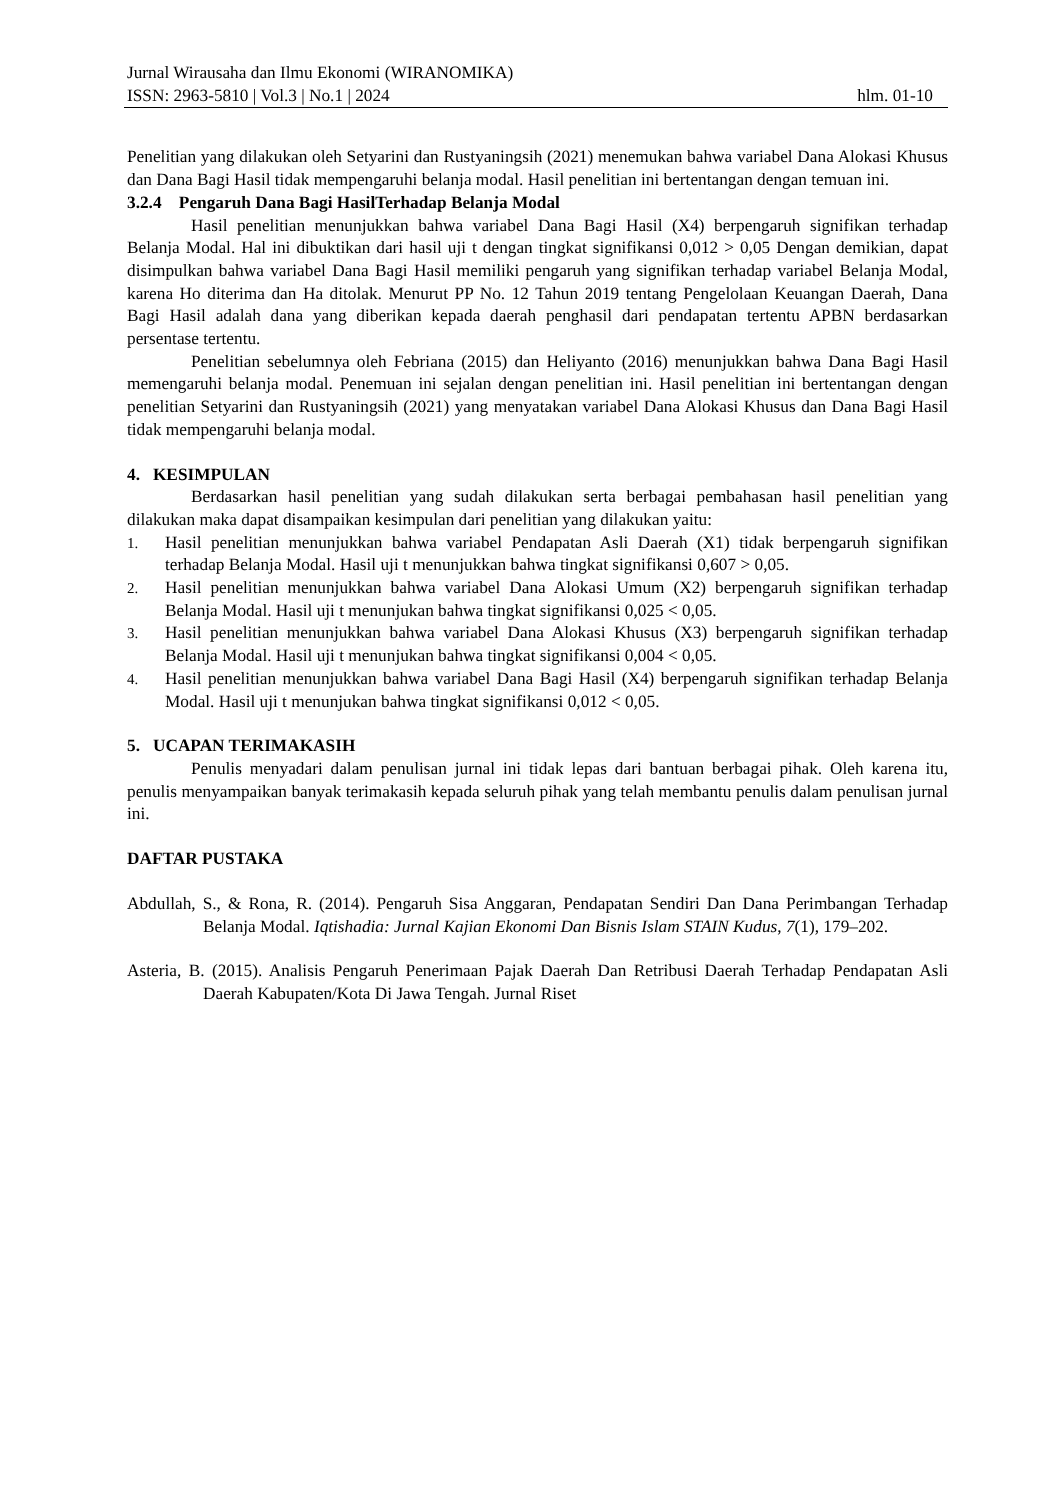Jurnal Wirausaha dan Ilmu Ekonomi (WIRANOMIKA)
ISSN: 2963-5810 | Vol.3 | No.1 | 2024 hlm. 01-10
Penelitian yang dilakukan oleh Setyarini dan Rustyaningsih (2021) menemukan bahwa variabel Dana Alokasi Khusus dan Dana Bagi Hasil tidak mempengaruhi belanja modal. Hasil penelitian ini bertentangan dengan temuan ini.
3.2.4 Pengaruh Dana Bagi HasilTerhadap Belanja Modal
Hasil penelitian menunjukkan bahwa variabel Dana Bagi Hasil (X4) berpengaruh signifikan terhadap Belanja Modal. Hal ini dibuktikan dari hasil uji t dengan tingkat signifikansi 0,012 > 0,05 Dengan demikian, dapat disimpulkan bahwa variabel Dana Bagi Hasil memiliki pengaruh yang signifikan terhadap variabel Belanja Modal, karena Ho diterima dan Ha ditolak. Menurut PP No. 12 Tahun 2019 tentang Pengelolaan Keuangan Daerah, Dana Bagi Hasil adalah dana yang diberikan kepada daerah penghasil dari pendapatan tertentu APBN berdasarkan persentase tertentu.
Penelitian sebelumnya oleh Febriana (2015) dan Heliyanto (2016) menunjukkan bahwa Dana Bagi Hasil memengaruhi belanja modal. Penemuan ini sejalan dengan penelitian ini. Hasil penelitian ini bertentangan dengan penelitian Setyarini dan Rustyaningsih (2021) yang menyatakan variabel Dana Alokasi Khusus dan Dana Bagi Hasil tidak mempengaruhi belanja modal.
4. KESIMPULAN
Berdasarkan hasil penelitian yang sudah dilakukan serta berbagai pembahasan hasil penelitian yang dilakukan maka dapat disampaikan kesimpulan dari penelitian yang dilakukan yaitu:
1.
Hasil penelitian menunjukkan bahwa variabel Pendapatan Asli Daerah (X1) tidak berpengaruh signifikan terhadap Belanja Modal. Hasil uji t menunjukkan bahwa tingkat signifikansi 0,607 > 0,05.
2.
Hasil penelitian menunjukkan bahwa variabel Dana Alokasi Umum (X2) berpengaruh signifikan terhadap Belanja Modal. Hasil uji t menunjukan bahwa tingkat signifikansi 0,025 < 0,05.
3.
Hasil penelitian menunjukkan bahwa variabel Dana Alokasi Khusus (X3) berpengaruh signifikan terhadap Belanja Modal. Hasil uji t menunjukan bahwa tingkat signifikansi 0,004 < 0,05.
4.
Hasil penelitian menunjukkan bahwa variabel Dana Bagi Hasil (X4) berpengaruh signifikan terhadap Belanja Modal. Hasil uji t menunjukan bahwa tingkat signifikansi 0,012 < 0,05.
5. UCAPAN TERIMAKASIH
Penulis menyadari dalam penulisan jurnal ini tidak lepas dari bantuan berbagai pihak. Oleh karena itu, penulis menyampaikan banyak terimakasih kepada seluruh pihak yang telah membantu penulis dalam penulisan jurnal ini.
DAFTAR PUSTAKA
Abdullah, S., & Rona, R. (2014). Pengaruh Sisa Anggaran, Pendapatan Sendiri Dan Dana Perimbangan Terhadap Belanja Modal. Iqtishadia: Jurnal Kajian Ekonomi Dan Bisnis Islam STAIN Kudus, 7(1), 179–202.
Asteria, B. (2015). Analisis Pengaruh Penerimaan Pajak Daerah Dan Retribusi Daerah Terhadap Pendapatan Asli Daerah Kabupaten/Kota Di Jawa Tengah. Jurnal Riset